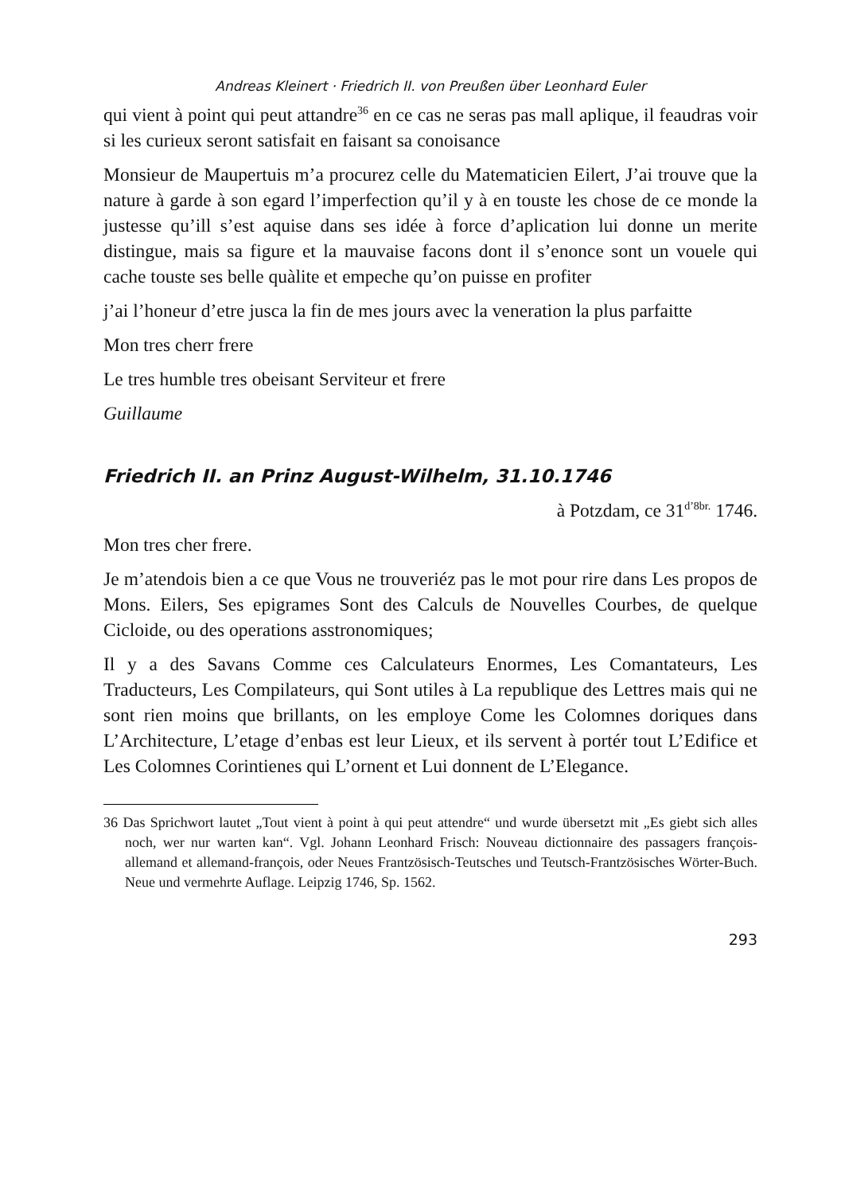Andreas Kleinert · Friedrich II. von Preußen über Leonhard Euler
qui vient à point qui peut attandre<sup>36</sup> en ce cas ne seras pas mall aplique, il feaudras voir si les curieux seront satisfait en faisant sa conoisance
Monsieur de Maupertuis m’a procurez celle du Matematicien Eilert, J’ai trouve que la nature à garde à son egard l’imperfection qu’il y à en touste les chose de ce monde la justesse qu’ill s’est aquise dans ses idée à force d’aplication lui donne un merite distingue, mais sa figure et la mauvaise facons dont il s’enonce sont un vouele qui cache touste ses belle quàlite et empeche qu’on puisse en profiter
j’ai l’honeur d’etre jusca la fin de mes jours avec la veneration la plus parfaitte
Mon tres cherr frere
Le tres humble tres obeisant Serviteur et frere
Guillaume
Friedrich II. an Prinz August-Wilhelm, 31.10.1746
à Potzdam, ce 31<sup>d’8br.</sup> 1746.
Mon tres cher frere.
Je m’atendois bien a ce que Vous ne trouveriéz pas le mot pour rire dans Les propos de Mons. Eilers, Ses epigrames Sont des Calculs de Nouvelles Courbes, de quelque Cicloide, ou des operations asstronomiques;
Il y a des Savans Comme ces Calculateurs Enormes, Les Comantateurs, Les Traducteurs, Les Compilateurs, qui Sont utiles à La republique des Lettres mais qui ne sont rien moins que brillants, on les employe Come les Colomnes doriques dans L’Architecture, L’etage d’enbas est leur Lieux, et ils servent à portér tout L’Edifice et Les Colomnes Corintienes qui L’ornent et Lui donnent de L’Elegance.
36 Das Sprichwort lautet „Tout vient à point à qui peut attendre“ und wurde übersetzt mit „Es giebt sich alles noch, wer nur warten kan“. Vgl. Johann Leonhard Frisch: Nouveau dictionnaire des passagers françois-allemand et allemand-françois, oder Neues Frantzösisch-Teutsches und Teutsch-Frantzösisches Wörter-Buch. Neue und vermehrte Auflage. Leipzig 1746, Sp. 1562.
293